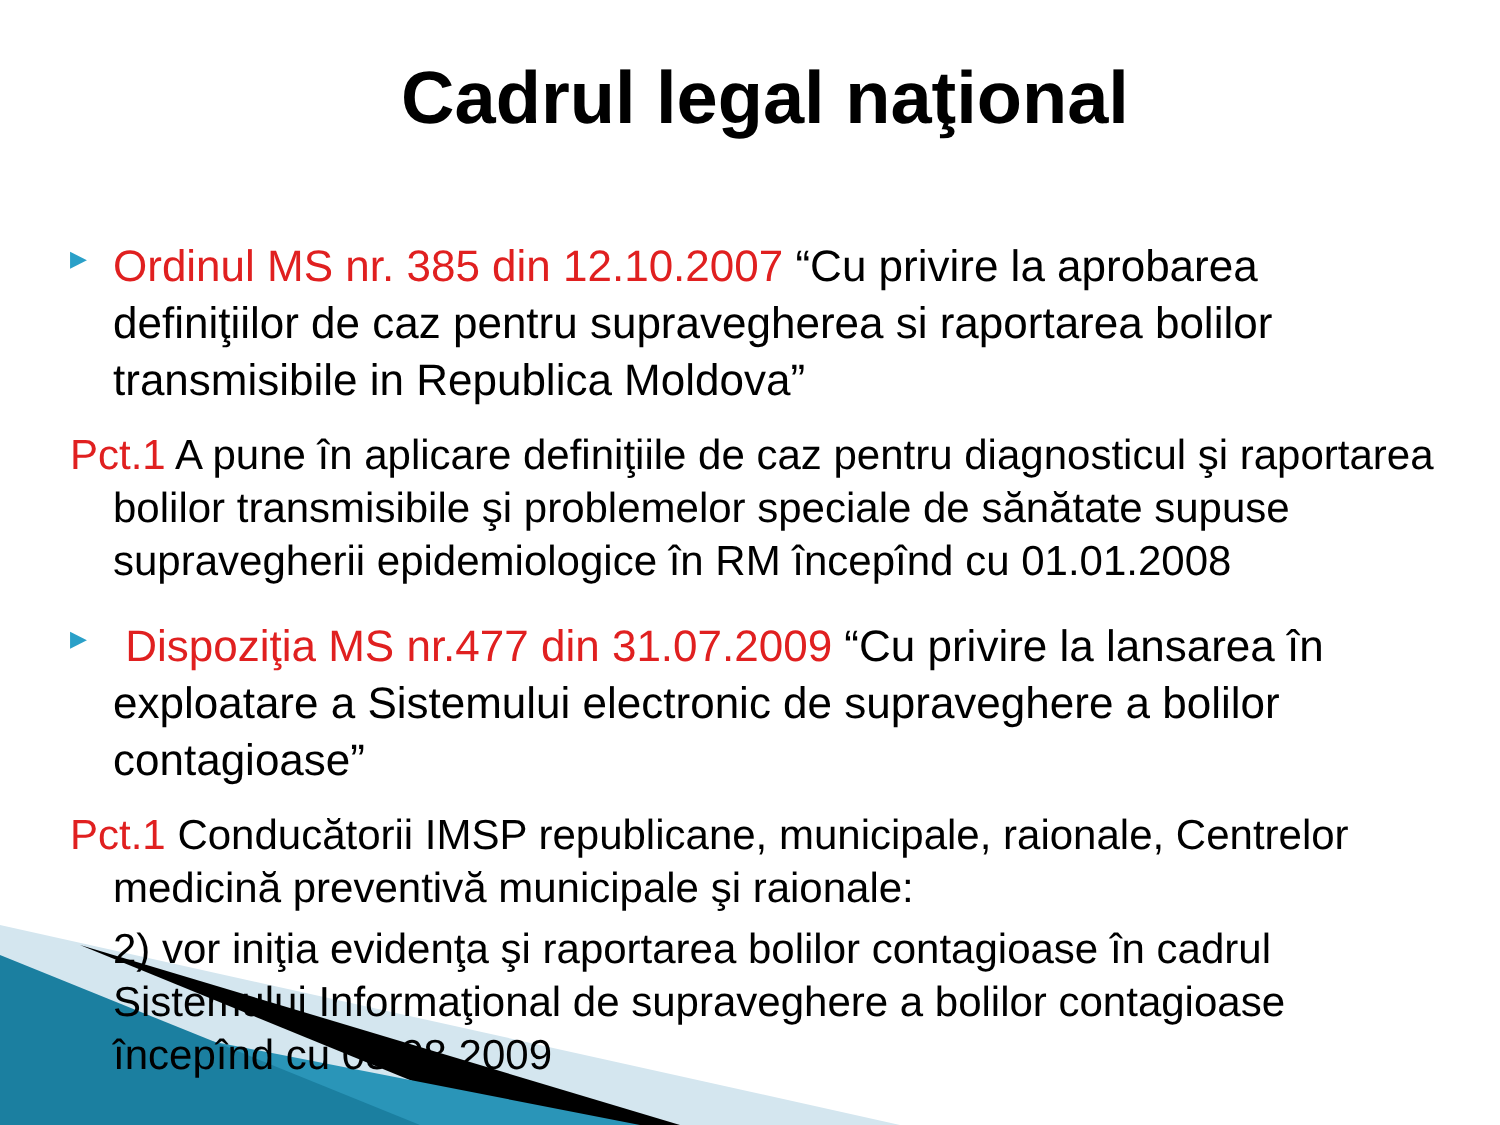Cadrul legal naţional
▶ Ordinul MS nr. 385 din 12.10.2007 “Cu privire la aprobarea definiţiilor de caz pentru supravegherea si raportarea bolilor transmisibile in Republica Moldova”
Pct.1 A pune în aplicare definiţiile de caz pentru diagnosticul şi raportarea bolilor transmisibile şi problemelor speciale de sănătate supuse supravegherii epidemiologice în RM începînd cu 01.01.2008
▶ Dispoziţia MS nr.477 din 31.07.2009 “Cu privire la lansarea în exploatare a Sistemului electronic de supraveghere a bolilor contagioase”
Pct.1 Conducătorii IMSP republicane, municipale, raionale, Centrelor medicină preventivă municipale şi raionale:
2) vor iniţia evidenţa şi raportarea bolilor contagioase în cadrul Sistemului Informaţional de supraveghere a bolilor contagioase începînd cu 03.08.2009